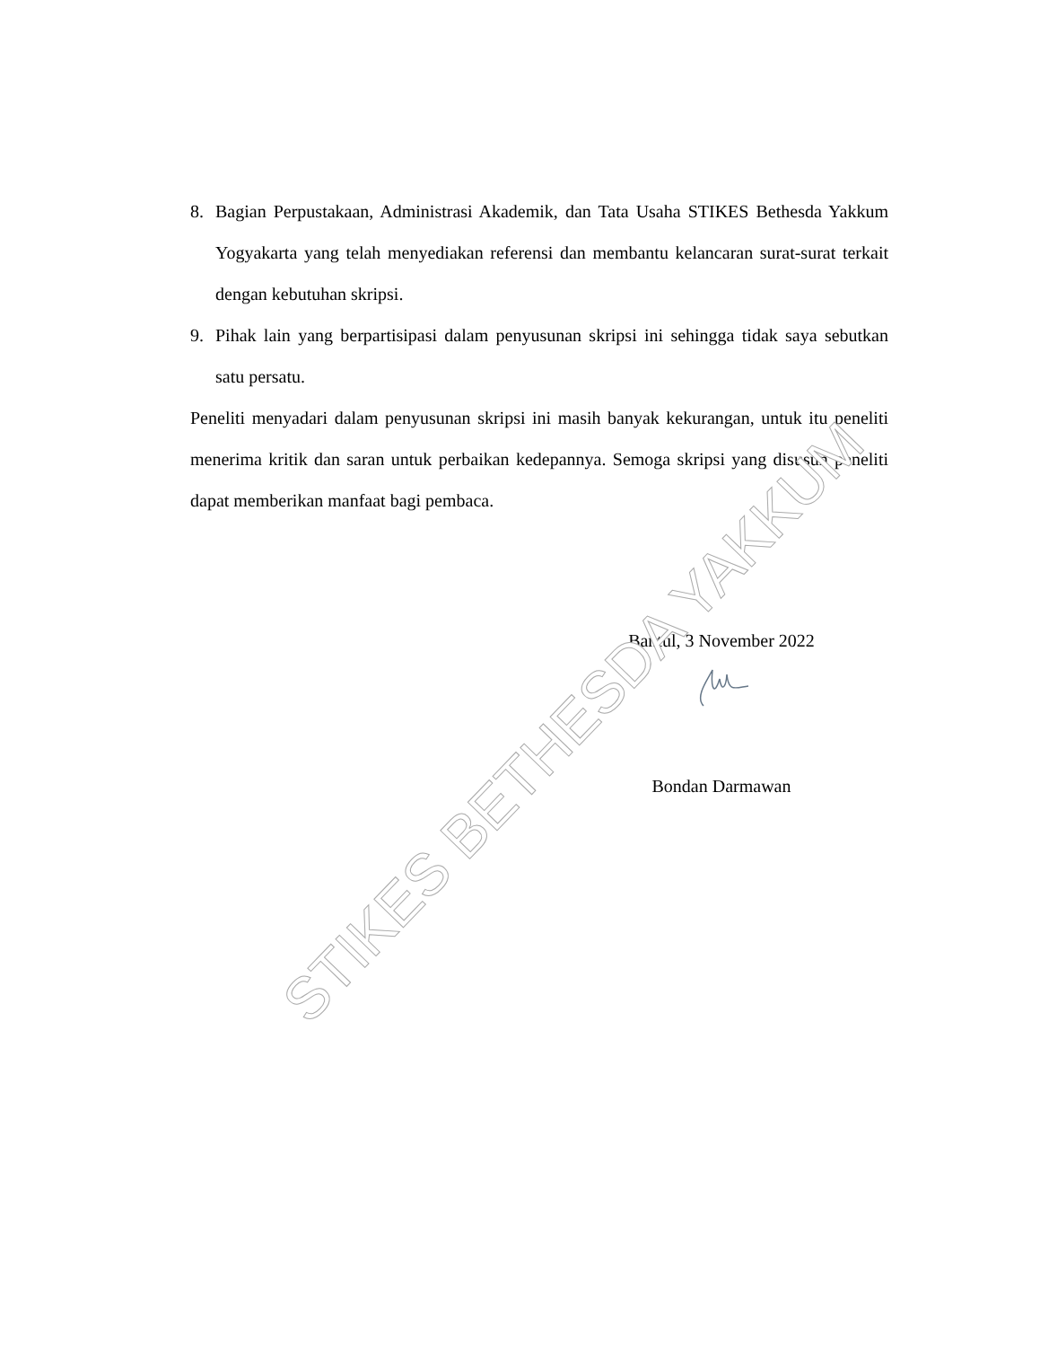8. Bagian Perpustakaan, Administrasi Akademik, dan Tata Usaha STIKES Bethesda Yakkum Yogyakarta yang telah menyediakan referensi dan membantu kelancaran surat-surat terkait dengan kebutuhan skripsi.
9. Pihak lain yang berpartisipasi dalam penyusunan skripsi ini sehingga tidak saya sebutkan satu persatu.
Peneliti menyadari dalam penyusunan skripsi ini masih banyak kekurangan, untuk itu peneliti menerima kritik dan saran untuk perbaikan kedepannya. Semoga skripsi yang disusun peneliti dapat memberikan manfaat bagi pembaca.
Bantul, 3 November 2022
Bondan Darmawan
STIKES BETHESDA YAKKUM